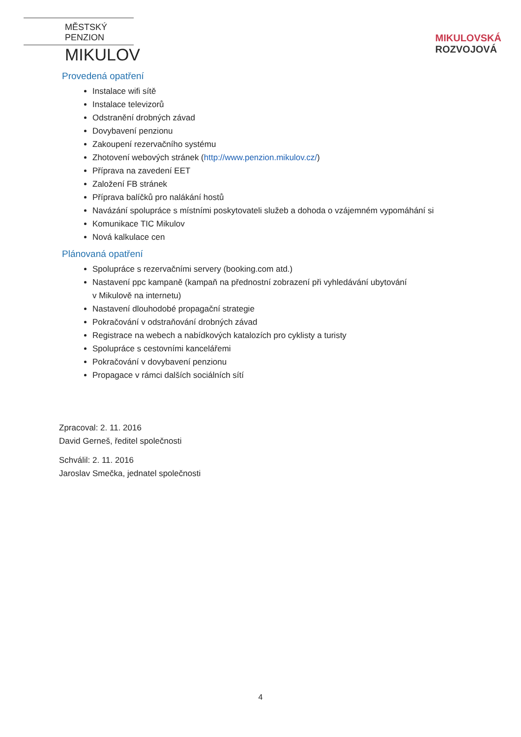MĚSTSKÝ PENZION
MIKULOV
MIKULOVSKÁ
ROZVOJOVÁ
Provedená opatření
Instalace wifi sítě
Instalace televizorů
Odstranění drobných závad
Dovybavení penzionu
Zakoupení rezervačního systému
Zhotovení webových stránek (http://www.penzion.mikulov.cz/)
Příprava na zavedení EET
Založení FB stránek
Příprava balíčků pro nalákání hostů
Navázání spolupráce s místními poskytovateli služeb a dohoda o vzájemném vypomáhání si
Komunikace TIC Mikulov
Nová kalkulace cen
Plánovaná opatření
Spolupráce s rezervačními servery (booking.com atd.)
Nastavení ppc kampaně (kampaň na přednostní zobrazení při vyhledávání ubytování
v Mikulově na internetu)
Nastavení dlouhodobé propagační strategie
Pokračování v odstraňování drobných závad
Registrace na webech a nabídkových katalozích pro cyklisty a turisty
Spolupráce s cestovními kancelářemi
Pokračování v dovybavení penzionu
Propagace v rámci dalších sociálních sítí
Zpracoval: 2. 11. 2016
David Gerneš, ředitel společnosti
Schválil: 2. 11. 2016
Jaroslav Smečka, jednatel společnosti
4